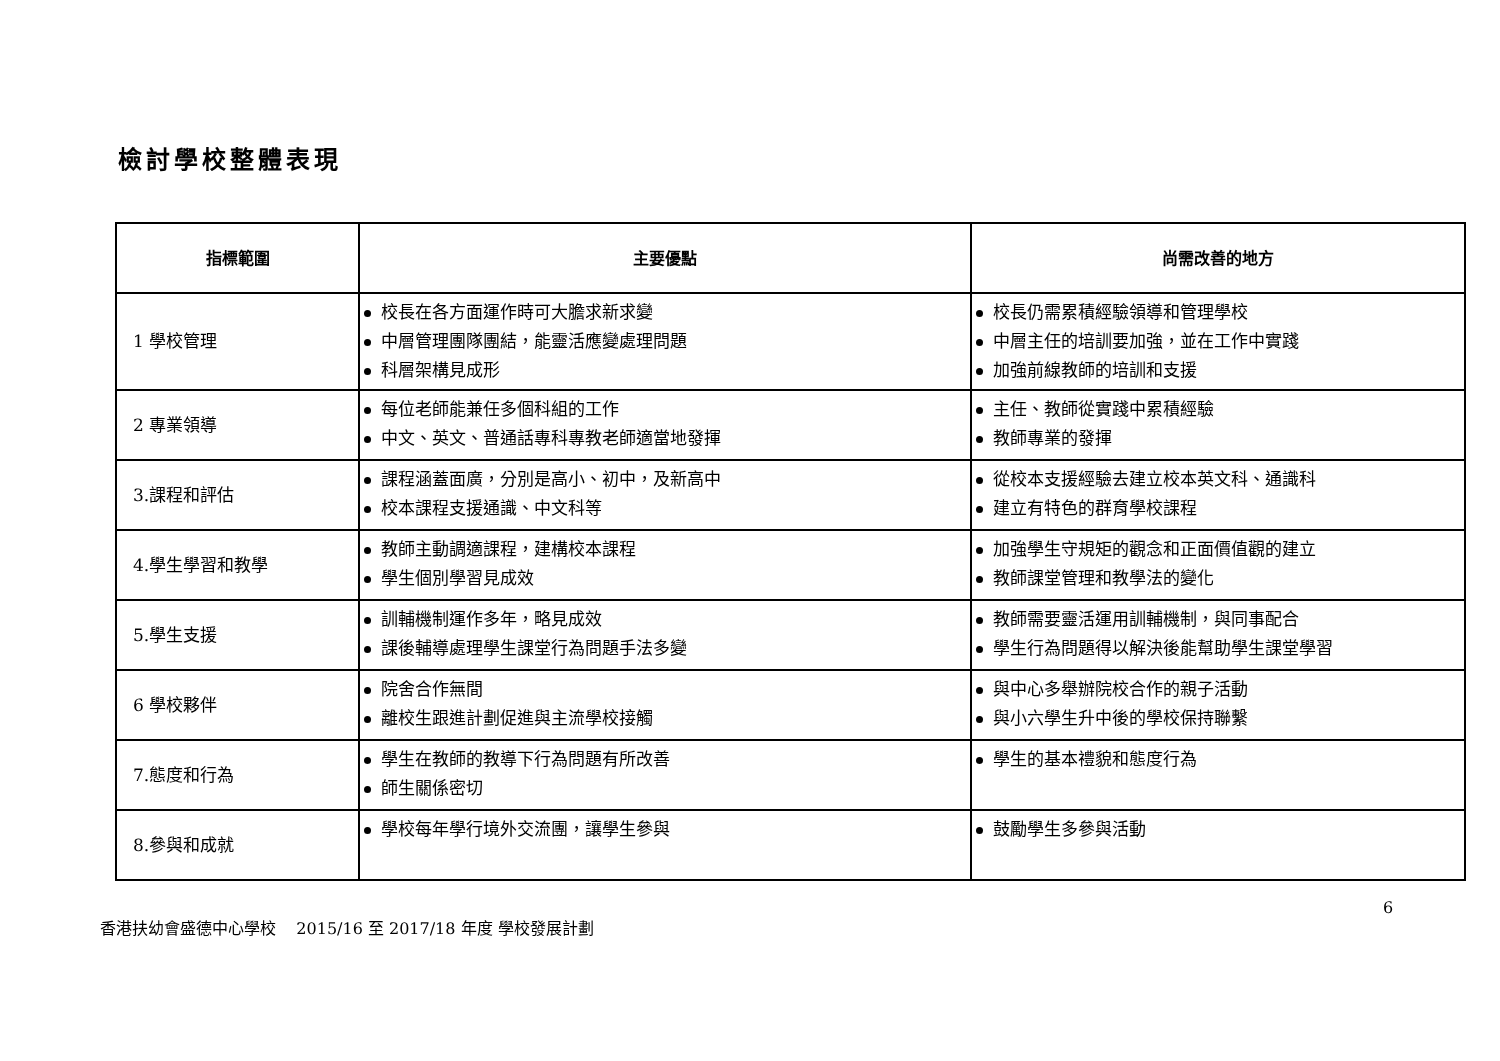檢討學校整體表現
| 指標範圍 | 主要優點 | 尚需改善的地方 |
| --- | --- | --- |
| 1 學校管理 | 校長在各方面運作時可大膽求新求變 中層管理團隊團結，能靈活應變處理問題 科層架構見成形 | 校長仍需累積經驗領導和管理學校 中層主任的培訓要加強，並在工作中實踐 加強前線教師的培訓和支援 |
| 2 專業領導 | 每位老師能兼任多個科組的工作 中文、英文、普通話專科專教老師適當地發揮 | 主任、教師從實踐中累積經驗 教師專業的發揮 |
| 3.課程和評估 | 課程涵蓋面廣，分別是高小、初中，及新高中 校本課程支援通識、中文科等 | 從校本支援經驗去建立校本英文科、通識科 建立有特色的群育學校課程 |
| 4.學生學習和教學 | 教師主動調適課程，建構校本課程 學生個別學習見成效 | 加強學生守規矩的觀念和正面價值觀的建立 教師課堂管理和教學法的變化 |
| 5.學生支援 | 訓輔機制運作多年，略見成效 課後輔導處理學生課堂行為問題手法多變 | 教師需要靈活運用訓輔機制，與同事配合 學生行為問題得以解決後能幫助學生課堂學習 |
| 6 學校夥伴 | 院舍合作無間 離校生跟進計劃促進與主流學校接觸 | 與中心多舉辦院校合作的親子活動 與小六學生升中後的學校保持聯繫 |
| 7.態度和行為 | 學生在教師的教導下行為問題有所改善 師生關係密切 | 學生的基本禮貌和態度行為 |
| 8.參與和成就 | 學校每年學行境外交流團，讓學生參與 | 鼓勵學生多參與活動 |
6
香港扶幼會盛德中心學校 2015/16 至 2017/18 年度 學校發展計劃